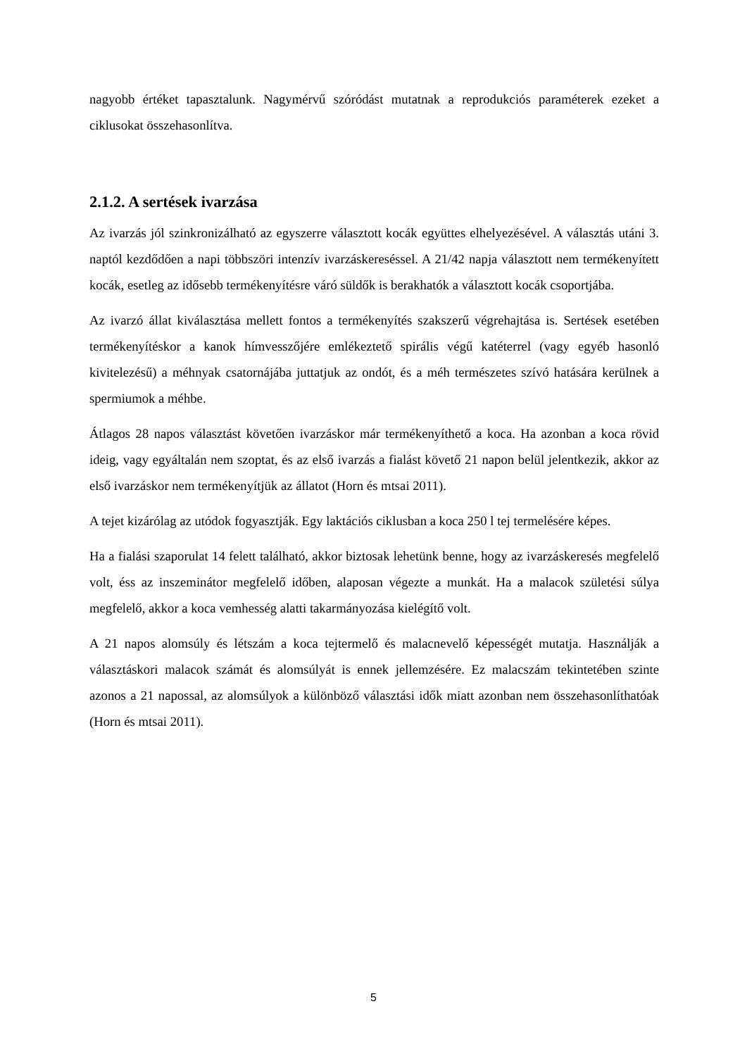nagyobb értéket tapasztalunk. Nagymérvű szóródást mutatnak a reprodukciós paraméterek ezeket a ciklusokat összehasonlítva.
2.1.2. A sertések ivarzása
Az ivarzás jól szinkronizálható az egyszerre választott kocák együttes elhelyezésével. A választás utáni 3. naptól kezdődően a napi többszöri intenzív ivarzáskereséssel. A 21/42 napja választott nem termékenyített kocák, esetleg az idősebb termékenyítésre váró süldők is berakhatók a választott kocák csoportjába.
Az ivarzó állat kiválasztása mellett fontos a termékenyítés szakszerű végrehajtása is. Sertések esetében termékenyítéskor a kanok hímvesszőjére emlékeztető spirális végű katéterrel (vagy egyéb hasonló kivitelezésű) a méhnyak csatornájába juttatjuk az ondót, és a méh természetes szívó hatására kerülnek a spermiumok a méhbe.
Átlagos 28 napos választást követően ivarzáskor már termékenyíthető a koca. Ha azonban a koca rövid ideig, vagy egyáltalán nem szoptat, és az első ivarzás a fialást követő 21 napon belül jelentkezik, akkor az első ivarzáskor nem termékenyítjük az állatot (Horn és mtsai 2011).
A tejet kizárólag az utódok fogyasztják. Egy laktációs ciklusban a koca 250 l tej termelésére képes.
Ha a fialási szaporulat 14 felett található, akkor biztosak lehetünk benne, hogy az ivarzáskeresés megfelelő volt, éss az inszeminátor megfelelő időben, alaposan végezte a munkát. Ha a malacok születési súlya megfelelő, akkor a koca vemhesség alatti takarmányozása kielégítő volt.
A 21 napos alomsúly és létszám a koca tejtermelő és malacnevelő képességét mutatja. Használják a választáskori malacok számát és alomsúlyát is ennek jellemzésére. Ez malacszám tekintetében szinte azonos a 21 napossal, az alomsúlyok a különböző választási idők miatt azonban nem összehasonlíthatóak (Horn és mtsai 2011).
5